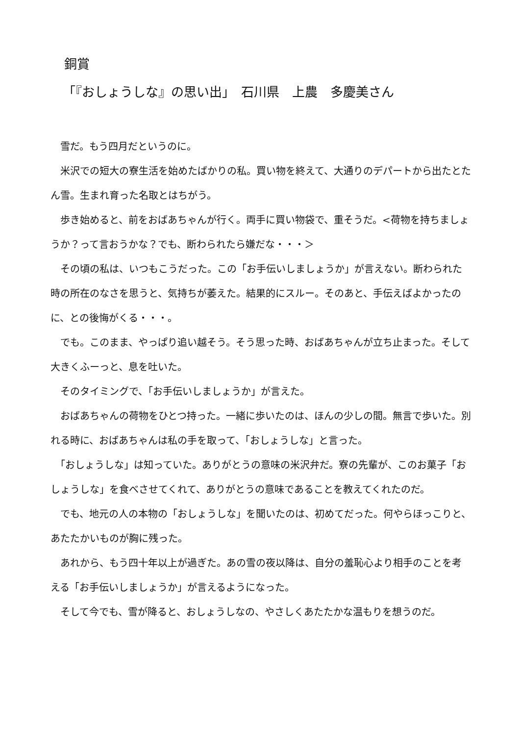銅賞
「『おしょうしな』の思い出」　石川県　上農　多慶美さん
　雪だ。もう四月だというのに。
　米沢での短大の寮生活を始めたばかりの私。買い物を終えて、大通りのデパートから出たとたん雪。生まれ育った名取とはちがう。
　歩き始めると、前をおばあちゃんが行く。両手に買い物袋で、重そうだ。<荷物を持ちましょうか？って言おうかな？でも、断わられたら嫌だな・・・＞
　その頃の私は、いつもこうだった。この「お手伝いしましょうか」が言えない。断わられた時の所在のなさを思うと、気持ちが萎えた。結果的にスルー。そのあと、手伝えばよかったのに、との後悔がくる・・・。
　でも。このまま、やっぱり追い越そう。そう思った時、おばあちゃんが立ち止まった。そして大きくふーっと、息を吐いた。
　そのタイミングで、「お手伝いしましょうか」が言えた。
　おばあちゃんの荷物をひとつ持った。一緒に歩いたのは、ほんの少しの間。無言で歩いた。別れる時に、おばあちゃんは私の手を取って、「おしょうしな」と言った。
　「おしょうしな」は知っていた。ありがとうの意味の米沢弁だ。寮の先輩が、このお菓子「おしょうしな」を食べさせてくれて、ありがとうの意味であることを教えてくれたのだ。
　でも、地元の人の本物の「おしょうしな」を聞いたのは、初めてだった。何やらほっこりと、あたたかいものが胸に残った。
　あれから、もう四十年以上が過ぎた。あの雪の夜以降は、自分の羞恥心より相手のことを考える「お手伝いしましょうか」が言えるようになった。
　そして今でも、雪が降ると、おしょうしなの、やさしくあたたかな温もりを想うのだ。